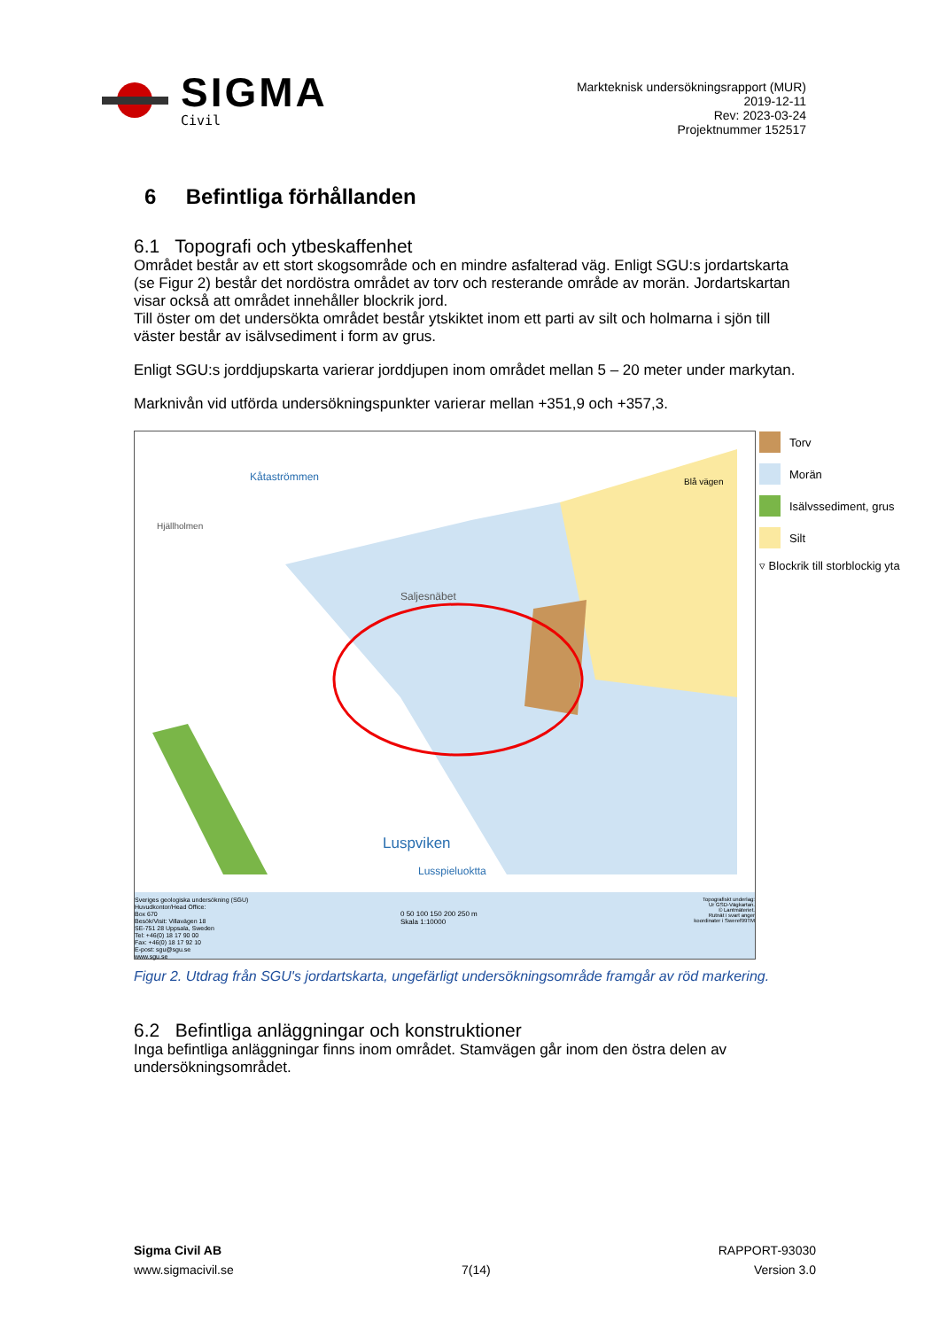SIGMA
Civil
Markteknisk undersökningsrapport (MUR)
2019-12-11
Rev: 2023-03-24
Projektnummer 152517
6 Befintliga förhållanden
6.1 Topografi och ytbeskaffenhet
Området består av ett stort skogsområde och en mindre asfalterad väg. Enligt SGU:s jordartskarta (se Figur 2) består det nordöstra området av torv och resterande område av morän. Jordartskartan visar också att området innehåller blockrik jord.
Till öster om det undersökta området består ytskiktet inom ett parti av silt och holmarna i sjön till väster består av isälvsediment i form av grus.
Enligt SGU:s jorddjupskarta varierar jorddjupen inom området mellan 5 – 20 meter under markytan.
Marknivån vid utförda undersökningspunkter varierar mellan +351,9 och +357,3.
Kåtaströmmen
Hjällholmen
Saljesnäbet
Luspviken
Lusspieluoktta
Blå vägen
Sveriges geologiska undersökning (SGU)
Huvudkontor/Head Office:
Box 670
Besök/Visit: Villavägen 18
SE-751 28 Uppsala, Sweden
Tel: +46(0) 18 17 90 00
Fax: +46(0) 18 17 92 10
E-post: sgu@sgu.se
www.sgu.se
0 50 100 150 200 250 m
Skala 1:10000
Topografiskt underlag:
Ur GSD-Vägkartan.
© Lantmäteriet.
Rutnät i svart anger
koordinater i Sweref99TM
Torv
Morän
Isälvssediment, grus
Silt
▿ Blockrik till storblockig yta
Figur 2. Utdrag från SGU's jordartskarta, ungefärligt undersökningsområde framgår av röd markering.
6.2 Befintliga anläggningar och konstruktioner
Inga befintliga anläggningar finns inom området. Stamvägen går inom den östra delen av undersökningsområdet.
Sigma Civil AB
www.sigmacivil.se
7(14) RAPPORT-93030
Version 3.0